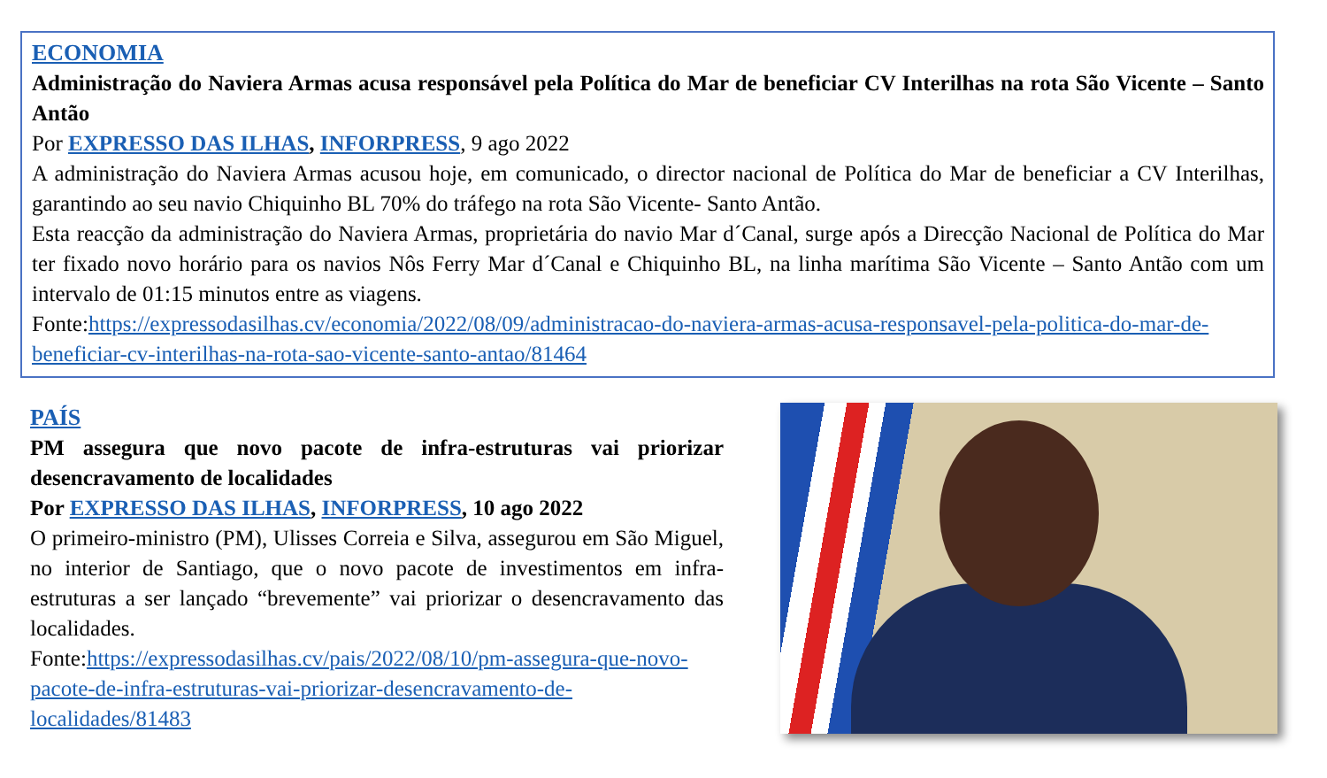ECONOMIA
Administração do Naviera Armas acusa responsável pela Política do Mar de beneficiar CV Interilhas na rota São Vicente – Santo Antão
Por EXPRESSO DAS ILHAS, INFORPRESS, 9 ago 2022
A administração do Naviera Armas acusou hoje, em comunicado, o director nacional de Política do Mar de beneficiar a CV Interilhas, garantindo ao seu navio Chiquinho BL 70% do tráfego na rota São Vicente- Santo Antão.
Esta reacção da administração do Naviera Armas, proprietária do navio Mar d´Canal, surge após a Direcção Nacional de Política do Mar ter fixado novo horário para os navios Nôs Ferry Mar d´Canal e Chiquinho BL, na linha marítima São Vicente – Santo Antão com um intervalo de 01:15 minutos entre as viagens.
Fonte:https://expressodasilhas.cv/economia/2022/08/09/administracao-do-naviera-armas-acusa-responsavel-pela-politica-do-mar-de-beneficiar-cv-interilhas-na-rota-sao-vicente-santo-antao/81464
PAÍS
PM assegura que novo pacote de infra-estruturas vai priorizar desencravamento de localidades
Por EXPRESSO DAS ILHAS, INFORPRESS, 10 ago 2022
O primeiro-ministro (PM), Ulisses Correia e Silva, assegurou em São Miguel, no interior de Santiago, que o novo pacote de investimentos em infra-estruturas a ser lançado “brevemente” vai priorizar o desencravamento das localidades.
Fonte:https://expressodasilhas.cv/pais/2022/08/10/pm-assegura-que-novo-pacote-de-infra-estruturas-vai-priorizar-desencravamento-de-localidades/81483